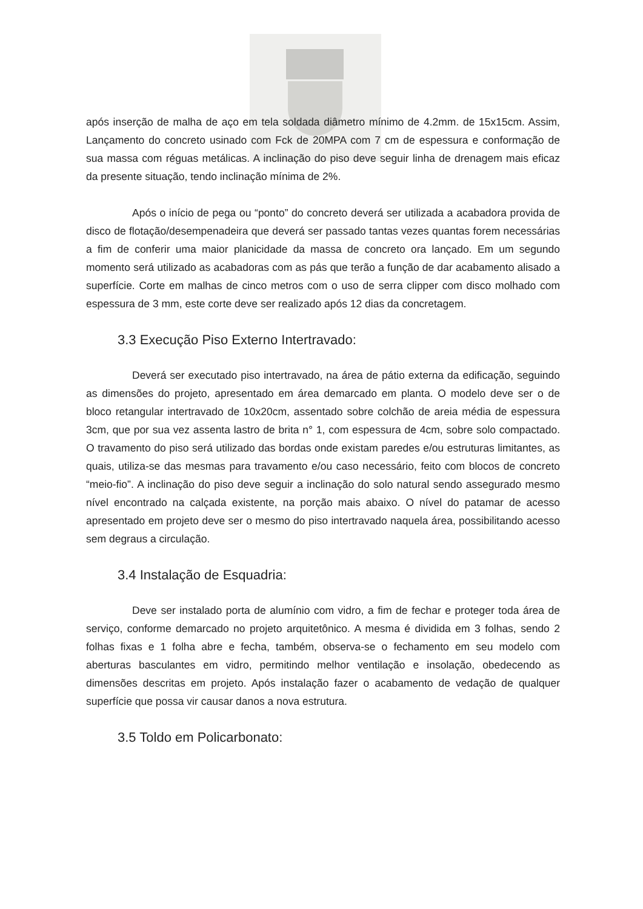após inserção de malha de aço em tela soldada diâmetro mínimo de 4.2mm. de 15x15cm. Assim, Lançamento do concreto usinado com Fck de 20MPA com 7 cm de espessura e conformação de sua massa com réguas metálicas. A inclinação do piso deve seguir linha de drenagem mais eficaz da presente situação, tendo inclinação mínima de 2%.
Após o início de pega ou “ponto” do concreto deverá ser utilizada a acabadora provida de disco de flotação/desempenadeira que deverá ser passado tantas vezes quantas forem necessárias a fim de conferir uma maior planicidade da massa de concreto ora lançado. Em um segundo momento será utilizado as acabadoras com as pás que terão a função de dar acabamento alisado a superfície. Corte em malhas de cinco metros com o uso de serra clipper com disco molhado com espessura de 3 mm, este corte deve ser realizado após 12 dias da concretagem.
3.3 Execução Piso Externo Intertravado:
Deverá ser executado piso intertravado, na área de pátio externa da edificação, seguindo as dimensões do projeto, apresentado em área demarcado em planta. O modelo deve ser o de bloco retangular intertravado de 10x20cm, assentado sobre colchão de areia média de espessura 3cm, que por sua vez assenta lastro de brita n° 1, com espessura de 4cm, sobre solo compactado. O travamento do piso será utilizado das bordas onde existam paredes e/ou estruturas limitantes, as quais, utiliza-se das mesmas para travamento e/ou caso necessário, feito com blocos de concreto “meio-fio”. A inclinação do piso deve seguir a inclinação do solo natural sendo assegurado mesmo nível encontrado na calçada existente, na porção mais abaixo. O nível do patamar de acesso apresentado em projeto deve ser o mesmo do piso intertravado naquela área, possibilitando acesso sem degraus a circulação.
3.4 Instalação de Esquadria:
Deve ser instalado porta de alumínio com vidro, a fim de fechar e proteger toda área de serviço, conforme demarcado no projeto arquitetônico. A mesma é dividida em 3 folhas, sendo 2 folhas fixas e 1 folha abre e fecha, também, observa-se o fechamento em seu modelo com aberturas basculantes em vidro, permitindo melhor ventilação e insolação, obedecendo as dimensões descritas em projeto. Após instalação fazer o acabamento de vedação de qualquer superfície que possa vir causar danos a nova estrutura.
3.5 Toldo em Policarbonato: